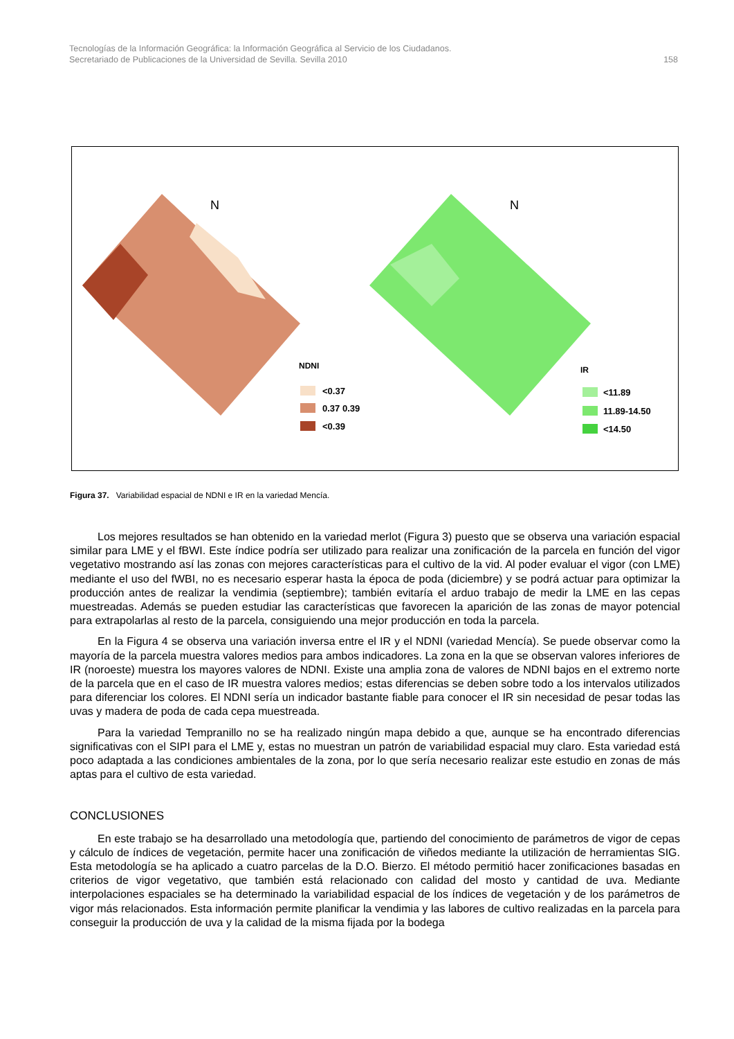Tecnologías de la Información Geográfica: la Información Geográfica al Servicio de los Ciudadanos.
Secretariado de Publicaciones de la Universidad de Sevilla. Sevilla 2010 158
N
N
NDNI
<0.37
0.37 0.39
<0.39
IR
<11.89
11.89-14.50
<14.50
Figura 37. Variabilidad espacial de NDNI e IR en la variedad Mencía.
Los mejores resultados se han obtenido en la variedad merlot (Figura 3) puesto que se observa una variación espacial similar para LME y el fBWI. Este índice podría ser utilizado para realizar una zonificación de la parcela en función del vigor vegetativo mostrando así las zonas con mejores características para el cultivo de la vid. Al poder evaluar el vigor (con LME) mediante el uso del fWBI, no es necesario esperar hasta la época de poda (diciembre) y se podrá actuar para optimizar la producción antes de realizar la vendimia (septiembre); también evitaría el arduo trabajo de medir la LME en las cepas muestreadas. Además se pueden estudiar las características que favorecen la aparición de las zonas de mayor potencial para extrapolarlas al resto de la parcela, consiguiendo una mejor producción en toda la parcela.
En la Figura 4 se observa una variación inversa entre el IR y el NDNI (variedad Mencía). Se puede observar como la mayoría de la parcela muestra valores medios para ambos indicadores. La zona en la que se observan valores inferiores de IR (noroeste) muestra los mayores valores de NDNI. Existe una amplia zona de valores de NDNI bajos en el extremo norte de la parcela que en el caso de IR muestra valores medios; estas diferencias se deben sobre todo a los intervalos utilizados para diferenciar los colores. El NDNI sería un indicador bastante fiable para conocer el IR sin necesidad de pesar todas las uvas y madera de poda de cada cepa muestreada.
Para la variedad Tempranillo no se ha realizado ningún mapa debido a que, aunque se ha encontrado diferencias significativas con el SIPI para el LME y, estas no muestran un patrón de variabilidad espacial muy claro. Esta variedad está poco adaptada a las condiciones ambientales de la zona, por lo que sería necesario realizar este estudio en zonas de más aptas para el cultivo de esta variedad.
CONCLUSIONES
En este trabajo se ha desarrollado una metodología que, partiendo del conocimiento de parámetros de vigor de cepas y cálculo de índices de vegetación, permite hacer una zonificación de viñedos mediante la utilización de herramientas SIG. Esta metodología se ha aplicado a cuatro parcelas de la D.O. Bierzo. El método permitió hacer zonificaciones basadas en criterios de vigor vegetativo, que también está relacionado con calidad del mosto y cantidad de uva. Mediante interpolaciones espaciales se ha determinado la variabilidad espacial de los índices de vegetación y de los parámetros de vigor más relacionados. Esta información permite planificar la vendimia y las labores de cultivo realizadas en la parcela para conseguir la producción de uva y la calidad de la misma fijada por la bodega